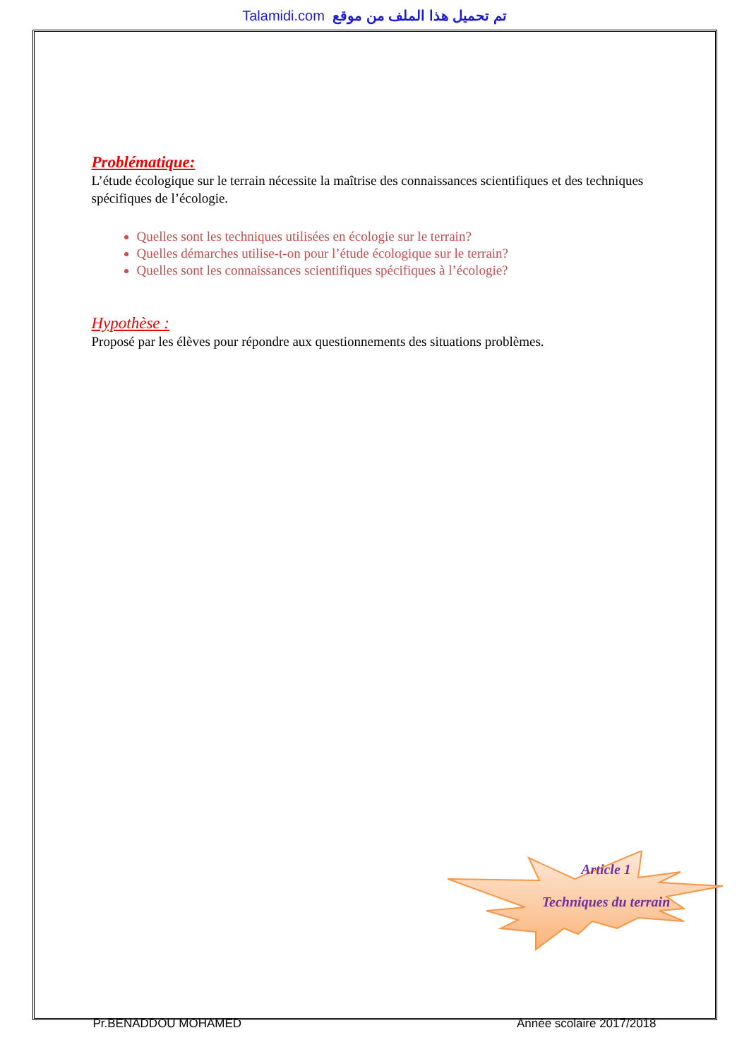Talamidi.com تم تحميل هذا الملف من موقع
Problématique:
L’étude écologique sur le terrain nécessite la maîtrise des connaissances scientifiques et des techniques spécifiques de l’écologie.
Quelles sont les techniques utilisées en écologie sur le terrain?
Quelles démarches utilise-t-on pour l’étude écologique sur le terrain?
Quelles sont les connaissances scientifiques spécifiques à l’écologie?
Hypothèse :
Proposé par les élèves pour répondre aux questionnements des situations problèmes.
Article 1
Techniques du terrain
Pr.BENADDOU MOHAMED Année scolaire 2017/2018